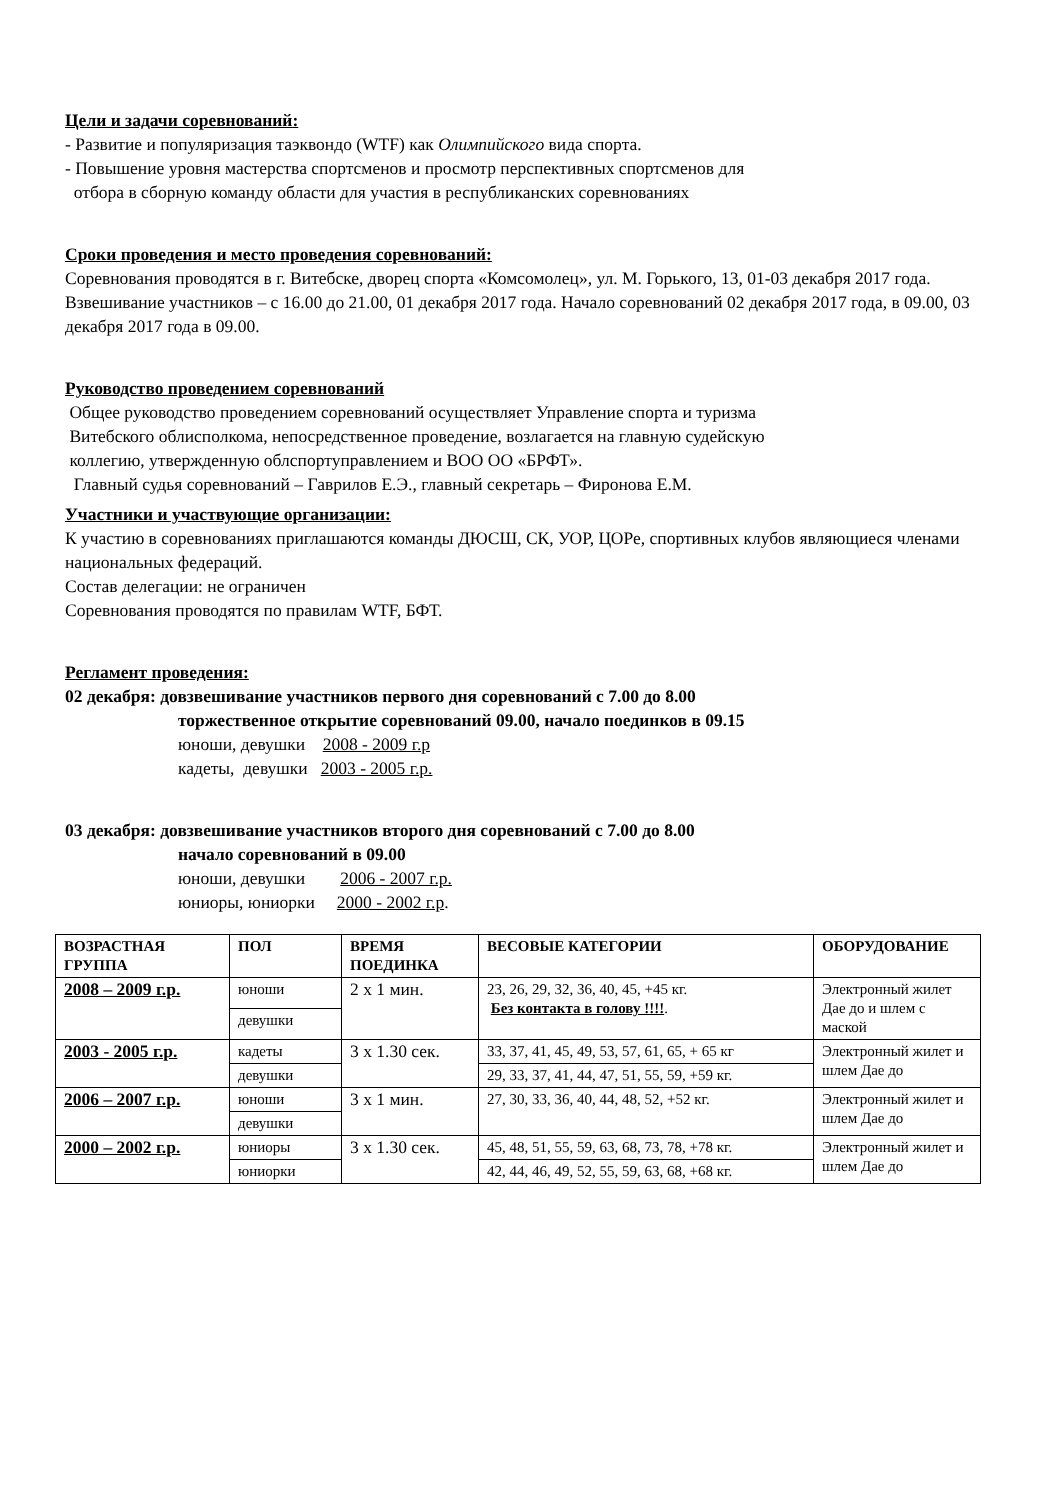Цели и задачи соревнований:
- Развитие и популяризация таэквондо (WTF) как Олимпийского вида спорта.
- Повышение уровня мастерства спортсменов и просмотр перспективных спортсменов для
отбора в сборную команду области для участия в республиканских соревнованиях
Сроки проведения и место проведения соревнований:
Соревнования проводятся в г. Витебске, дворец спорта «Комсомолец», ул. М. Горького, 13, 01-03 декабря 2017 года.
Взвешивание участников – с 16.00 до 21.00, 01 декабря 2017 года. Начало соревнований 02 декабря 2017 года, в 09.00, 03 декабря 2017 года в 09.00.
Руководство проведением соревнований
Общее руководство проведением соревнований осуществляет Управление спорта и туризма
Витебского облисполкома, непосредственное проведение, возлагается на главную судейскую
коллегию, утвержденную облспортуправлением и ВОО ОО «БРФТ».
Главный судья соревнований – Гаврилов Е.Э., главный секретарь – Фиронова Е.М.
Участники и участвующие организации:
К участию в соревнованиях приглашаются команды ДЮСШ, СК, УОР, ЦОРе, спортивных клубов являющиеся членами национальных федераций.
Состав делегации: не ограничен
Соревнования проводятся по правилам WTF, БФТ.
Регламент проведения:
02 декабря: довзвешивание участников первого дня соревнований с 7.00 до 8.00
торжественное открытие соревнований 09.00, начало поединков в 09.15
юноши, девушки 2008 - 2009 г.р
кадеты, девушки 2003 - 2005 г.р.
03 декабря: довзвешивание участников второго дня соревнований с 7.00 до 8.00
начало соревнований в 09.00
юноши, девушки 2006 - 2007 г.р.
юниоры, юниорки 2000 - 2002 г.р.
| ВОЗРАСТНАЯ ГРУППА | ПОЛ | ВРЕМЯ ПОЕДИНКА | ВЕСОВЫЕ КАТЕГОРИИ | ОБОРУДОВАНИЕ |
| --- | --- | --- | --- | --- |
| 2008 – 2009 г.р. | юноши | 2 х 1 мин. | 23, 26, 29, 32, 36, 40, 45, +45 кг. Без контакта в голову !!!! . | Электронный жилет Дае до и шлем с маской |
| | девушки | | | |
| 2003 - 2005 г.р. | кадеты | 3 х 1.30 сек. | 33, 37, 41, 45, 49, 53, 57, 61, 65, + 65 кг | Электронный жилет и шлем Дае до |
| | девушки | | 29, 33, 37, 41, 44, 47, 51, 55, 59, +59 кг. | |
| 2006 – 2007 г.р. | юноши | 3 х 1 мин. | 27, 30, 33, 36, 40, 44, 48, 52, +52 кг. | Электронный жилет и шлем Дае до |
| | девушки | | | |
| 2000 – 2002 г.р. | юниоры | 3 х 1.30 сек. | 45, 48, 51, 55, 59, 63, 68, 73, 78, +78 кг. | Электронный жилет и шлем Дае до |
| | юниорки | | 42, 44, 46, 49, 52, 55, 59, 63, 68, +68 кг. | |